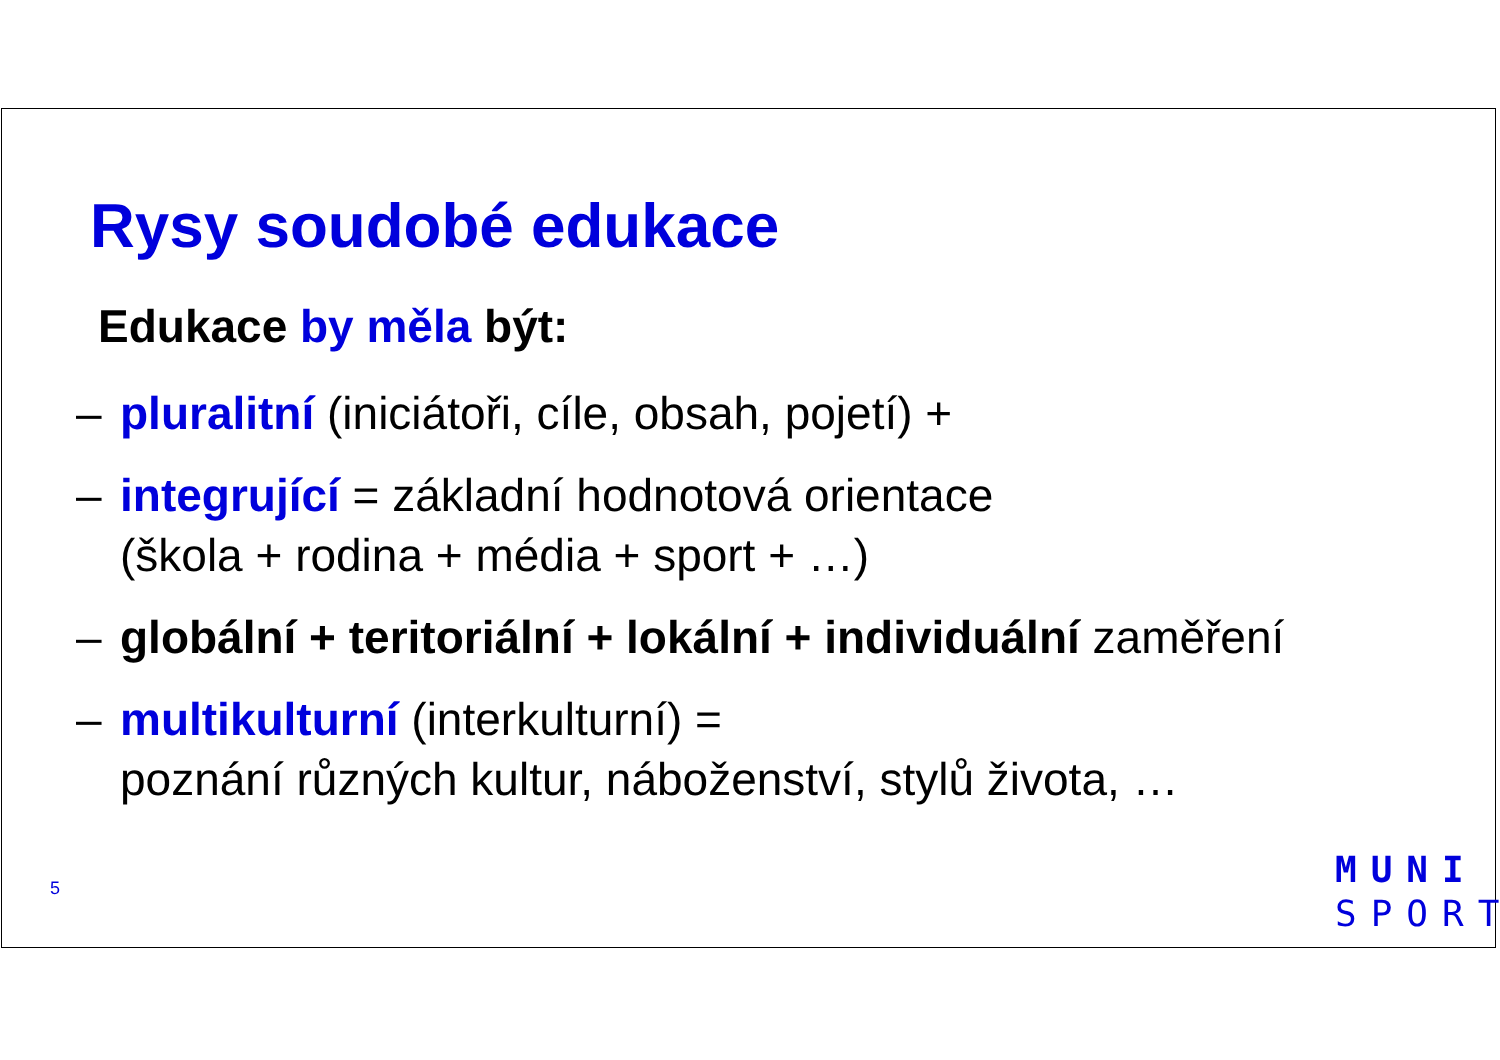Rysy soudobé edukace
Edukace by měla být:
– pluralitní (iniciátoři, cíle, obsah, pojetí) +
– integrující = základní hodnotová orientace
(škola + rodina + média + sport + …)
– globální + teritoriální + lokální + individuální zaměření
– multikulturní (interkulturní) =
poznání různých kultur, náboženství, stylů života, …
5
MUNI
SPORT